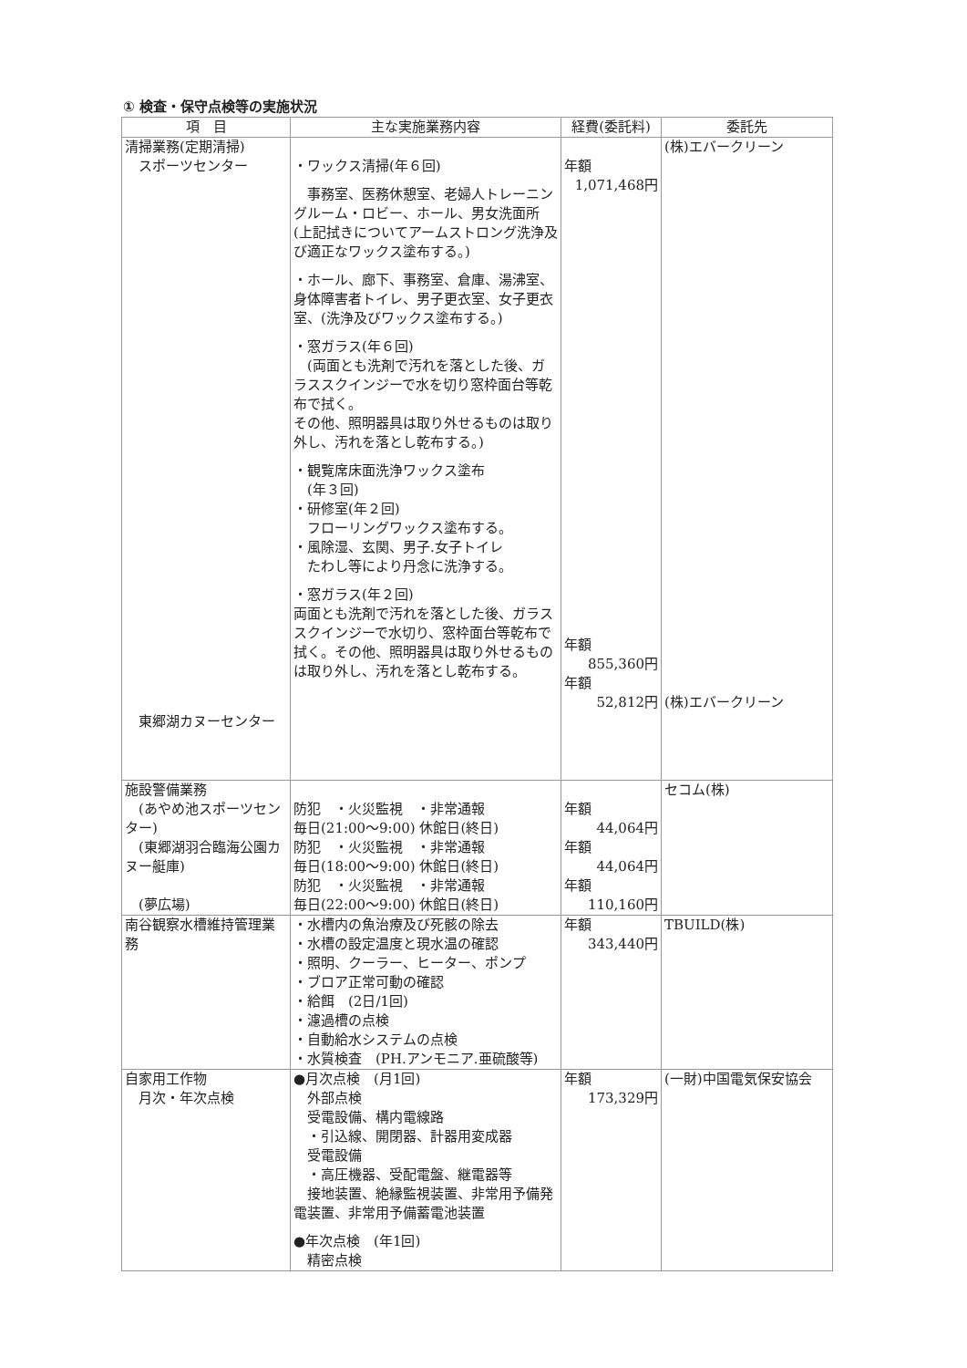① 検査・保守点検等の実施状況
| 項 目 | 主な実施業務内容 | 経費(委託料) | 委託先 |
| --- | --- | --- | --- |
| 清掃業務(定期清掃) スポーツセンター 東郷湖カヌーセンター | ・ワックス清掃(年６回) 事務室、医務休憩室、老婦人トレーニングルーム・ロビー、ホール、男女洗面所(上記拭きについてアームストロング洗浄及び適正なワックス塗布する。) ・ホール、廊下、事務室、倉庫、湯沸室、身体障害者トイレ、男子更衣室、女子更衣室、(洗浄及びワックス塗布する。) ・窓ガラス(年６回) (両面とも洗剤で汚れを落とした後、ガラススクインジーで水を切り窓枠面台等乾布で拭く。 その他、照明器具は取り外せるものは取り外し、汚れを落とし乾布する。) ・観覧席床面洗浄ワックス塗布 (年３回) ・研修室(年２回) フローリングワックス塗布する。 ・風除湿、玄関、男子.女子トイレ たわし等により丹念に洗浄する。 ・窓ガラス(年２回) 両面とも洗剤で汚れを落とした後、ガラススクインジーで水切り、窓枠面台等乾布で拭く。その他、照明器具は取り外せるものは取り外し、汚れを落とし乾布する。 | 年額 1,071,468円 年額 855,360円 年額 52,812円 | (株)エバークリーン (株)エバークリーン |
| 施設警備業務 (あやめ池スポーツセンター) (東郷湖羽合臨海公園カヌー艇庫) (夢広場) | 防犯 ・火災監視 ・非常通報 毎日(21:00～9:00) 休館日(終日) 防犯 ・火災監視 ・非常通報 毎日(18:00～9:00) 休館日(終日) 防犯 ・火災監視 ・非常通報 毎日(22:00～9:00) 休館日(終日) | 年額 44,064円 年額 44,064円 年額 110,160円 | セコム(株) |
| 南谷観察水槽維持管理業務 | ・水槽内の魚治療及び死骸の除去 ・水槽の設定温度と現水温の確認 ・照明、クーラー、ヒーター、ポンプ ・ブロア正常可動の確認 ・給餌 (2日/1回) ・濾過槽の点検 ・自動給水システムの点検 ・水質検査 (PH.アンモニア.亜硫酸等) | 年額 343,440円 | TBUILD(株) |
| 自家用工作物 月次・年次点検 | ●月次点検 (月1回) 外部点検 受電設備、構内電線路 ・引込線、開閉器、計器用変成器 受電設備 ・高圧機器、受配電盤、継電器等 接地装置、絶縁監視装置、非常用予備発電装置、非常用予備蓄電池装置 ●年次点検 (年1回) 精密点検 | 年額 173,329円 | (一財)中国電気保安協会 |